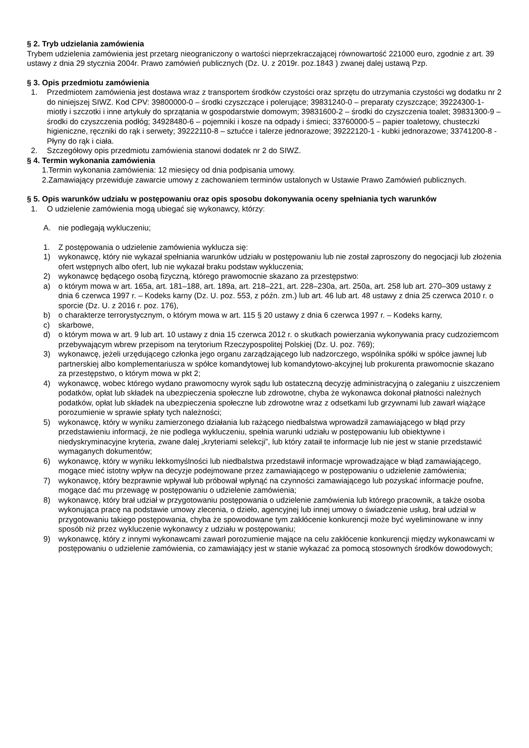§ 2. Tryb udzielania zamówienia
Trybem udzielenia zamówienia jest przetarg nieograniczony o wartości nieprzekraczającej równowartość 221000 euro, zgodnie z art. 39 ustawy z dnia 29 stycznia 2004r. Prawo zamówień publicznych (Dz. U. z 2019r. poz.1843 ) zwanej dalej ustawą Pzp.
§ 3. Opis przedmiotu zamówienia
1. Przedmiotem zamówienia jest dostawa wraz z transportem środków czystości oraz sprzętu do utrzymania czystości wg dodatku nr 2 do niniejszej SIWZ. Kod CPV: 39800000-0 – środki czyszczące i polerujące; 39831240-0 – preparaty czyszczące; 39224300-1- miotły i szczotki i inne artykuły do sprzątania w gospodarstwie domowym; 39831600-2 – środki do czyszczenia toalet; 39831300-9 – środki do czyszczenia podłóg; 34928480-6 – pojemniki i kosze na odpady i śmieci; 33760000-5 – papier toaletowy, chusteczki higieniczne, ręczniki do rąk i serwety; 39222110-8 – sztućce i talerze jednorazowe; 39222120-1 - kubki jednorazowe; 33741200-8 - Płyny do rąk i ciała.
2. Szczegółowy opis przedmiotu zamówienia stanowi dodatek nr 2 do SIWZ.
§ 4. Termin wykonania zamówienia
1.Termin wykonania zamówienia: 12 miesięcy od dnia podpisania umowy.
2.Zamawiający przewiduje zawarcie umowy z zachowaniem terminów ustalonych w Ustawie Prawo Zamówień publicznych.
§ 5. Opis warunków udziału w postępowaniu oraz opis sposobu dokonywania oceny spełniania tych warunków
1. O udzielenie zamówienia mogą ubiegać się wykonawcy, którzy:
A. nie podlegają wykluczeniu;
1. Z postępowania o udzielenie zamówienia wyklucza się:
1) wykonawcę, który nie wykazał spełniania warunków udziału w postępowaniu lub nie został zaproszony do negocjacji lub złożenia ofert wstępnych albo ofert, lub nie wykazał braku podstaw wykluczenia;
2) wykonawcę będącego osobą fizyczną, którego prawomocnie skazano za przestępstwo:
a) o którym mowa w art. 165a, art. 181–188, art. 189a, art. 218–221, art. 228–230a, art. 250a, art. 258 lub art. 270–309 ustawy z dnia 6 czerwca 1997 r. – Kodeks karny (Dz. U. poz. 553, z późn. zm.) lub art. 46 lub art. 48 ustawy z dnia 25 czerwca 2010 r. o sporcie (Dz. U. z 2016 r. poz. 176),
b) o charakterze terrorystycznym, o którym mowa w art. 115 § 20 ustawy z dnia 6 czerwca 1997 r. – Kodeks karny,
c) skarbowe,
d) o którym mowa w art. 9 lub art. 10 ustawy z dnia 15 czerwca 2012 r. o skutkach powierzania wykonywania pracy cudzoziemcom przebywającym wbrew przepisom na terytorium Rzeczypospolitej Polskiej (Dz. U. poz. 769);
3) wykonawcę, jeżeli urzędującego członka jego organu zarządzającego lub nadzorczego, wspólnika spółki w spółce jawnej lub partnerskiej albo komplementariusza w spółce komandytowej lub komandytowo-akcyjnej lub prokurenta prawomocnie skazano za przestępstwo, o którym mowa w pkt 2;
4) wykonawcę, wobec którego wydano prawomocny wyrok sądu lub ostateczną decyzję administracyjną o zaleganiu z uiszczeniem podatków, opłat lub składek na ubezpieczenia społeczne lub zdrowotne, chyba że wykonawca dokonał płatności należnych podatków, opłat lub składek na ubezpieczenia społeczne lub zdrowotne wraz z odsetkami lub grzywnami lub zawarł wiążące porozumienie w sprawie spłaty tych należności;
5) wykonawcę, który w wyniku zamierzonego działania lub rażącego niedbalstwa wprowadził zamawiającego w błąd przy przedstawieniu informacji, że nie podlega wykluczeniu, spełnia warunki udziału w postępowaniu lub obiektywne i niedyskryminacyjne kryteria, zwane dalej „kryteriami selekcji”, lub który zataił te informacje lub nie jest w stanie przedstawić wymaganych dokumentów;
6) wykonawcę, który w wyniku lekkomyślności lub niedbalstwa przedstawił informacje wprowadzające w błąd zamawiającego, mogące mieć istotny wpływ na decyzje podejmowane przez zamawiającego w postępowaniu o udzielenie zamówienia;
7) wykonawcę, który bezprawnie wpływał lub próbował wpłynąć na czynności zamawiającego lub pozyskać informacje poufne, mogące dać mu przewagę w postępowaniu o udzielenie zamówienia;
8) wykonawcę, który brał udział w przygotowaniu postępowania o udzielenie zamówienia lub którego pracownik, a także osoba wykonująca pracę na podstawie umowy zlecenia, o dzieło, agencyjnej lub innej umowy o świadczenie usług, brał udział w przygotowaniu takiego postępowania, chyba że spowodowane tym zakłócenie konkurencji może być wyeliminowane w inny sposób niż przez wykluczenie wykonawcy z udziału w postępowaniu;
9) wykonawcę, który z innymi wykonawcami zawarł porozumienie mające na celu zakłócenie konkurencji między wykonawcami w postępowaniu o udzielenie zamówienia, co zamawiający jest w stanie wykazać za pomocą stosownych środków dowodowych;